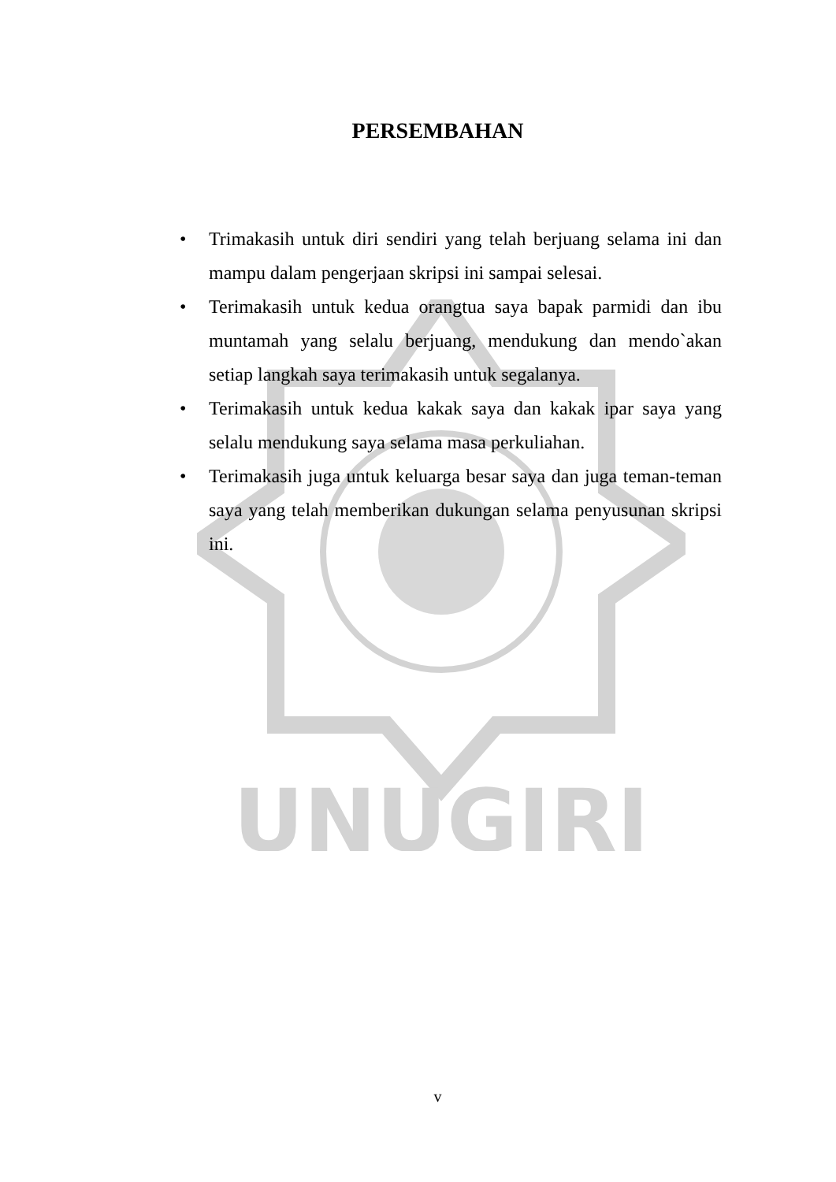UNUGIRI
PERSEMBAHAN
• Trimakasih untuk diri sendiri yang telah berjuang selama ini dan mampu dalam pengerjaan skripsi ini sampai selesai.
• Terimakasih untuk kedua orangtua saya bapak parmidi dan ibu muntamah yang selalu berjuang, mendukung dan mendo`akan setiap langkah saya terimakasih untuk segalanya.
• Terimakasih untuk kedua kakak saya dan kakak ipar saya yang selalu mendukung saya selama masa perkuliahan.
• Terimakasih juga untuk keluarga besar saya dan juga teman-teman saya yang telah memberikan dukungan selama penyusunan skripsi ini.
v